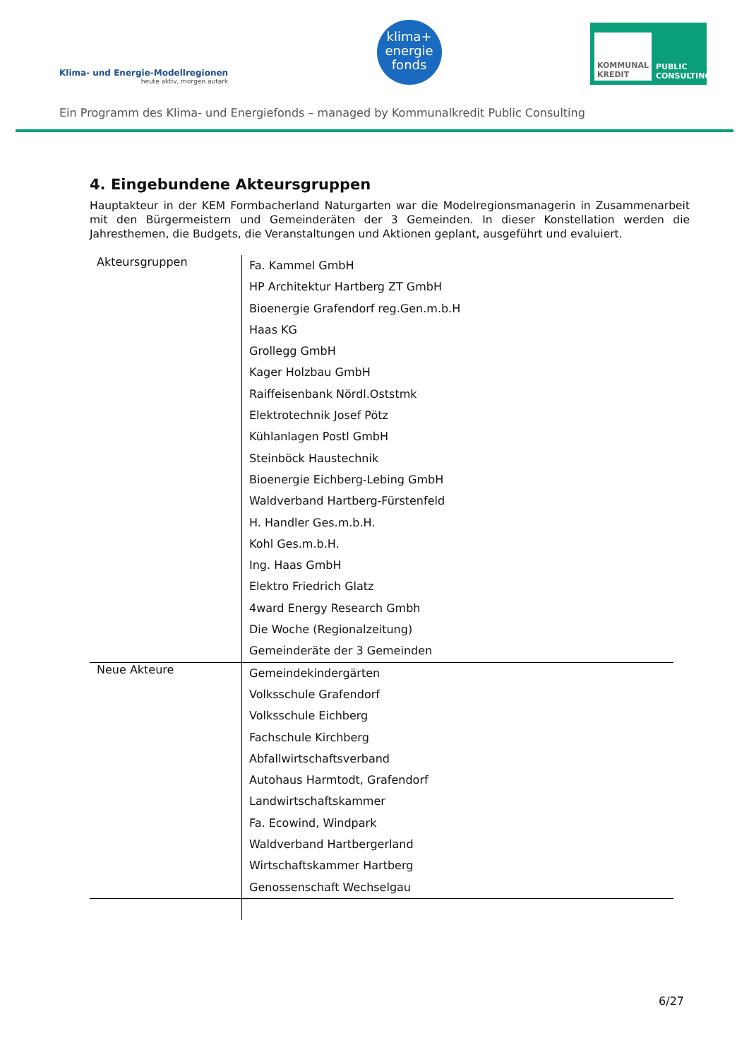Klima- und Energie-Modellregionen
heute aktiv, morgen autark
klima+
energie
fonds
KOMMUNAL KREDIT PUBLIC CONSULTING
Ein Programm des Klima- und Energiefonds – managed by Kommunalkredit Public Consulting
4. Eingebundene Akteursgruppen
Hauptakteur in der KEM Formbacherland Naturgarten war die Modelregionsmanagerin in Zusammenarbeit mit den Bürgermeistern und Gemeinderäten der 3 Gemeinden. In dieser Konstellation werden die Jahresthemen, die Budgets, die Veranstaltungen und Aktionen geplant, ausgeführt und evaluiert.
| Akteursgruppen | Fa. Kammel GmbH HP Architektur Hartberg ZT GmbH Bioenergie Grafendorf reg.Gen.m.b.H Haas KG Grollegg GmbH Kager Holzbau GmbH Raiffeisenbank Nördl.Oststmk Elektrotechnik Josef Pötz Kühlanlagen Postl GmbH Steinböck Haustechnik Bioenergie Eichberg-Lebing GmbH Waldverband Hartberg-Fürstenfeld H. Handler Ges.m.b.H. Kohl Ges.m.b.H. Ing. Haas GmbH Elektro Friedrich Glatz 4ward Energy Research Gmbh Die Woche (Regionalzeitung) Gemeinderäte der 3 Gemeinden |
| Neue Akteure | Gemeindekindergärten Volksschule Grafendorf Volksschule Eichberg Fachschule Kirchberg Abfallwirtschaftsverband Autohaus Harmtodt, Grafendorf Landwirtschaftskammer Fa. Ecowind, Windpark Waldverband Hartbergerland Wirtschaftskammer Hartberg Genossenschaft Wechselgau |
6/27